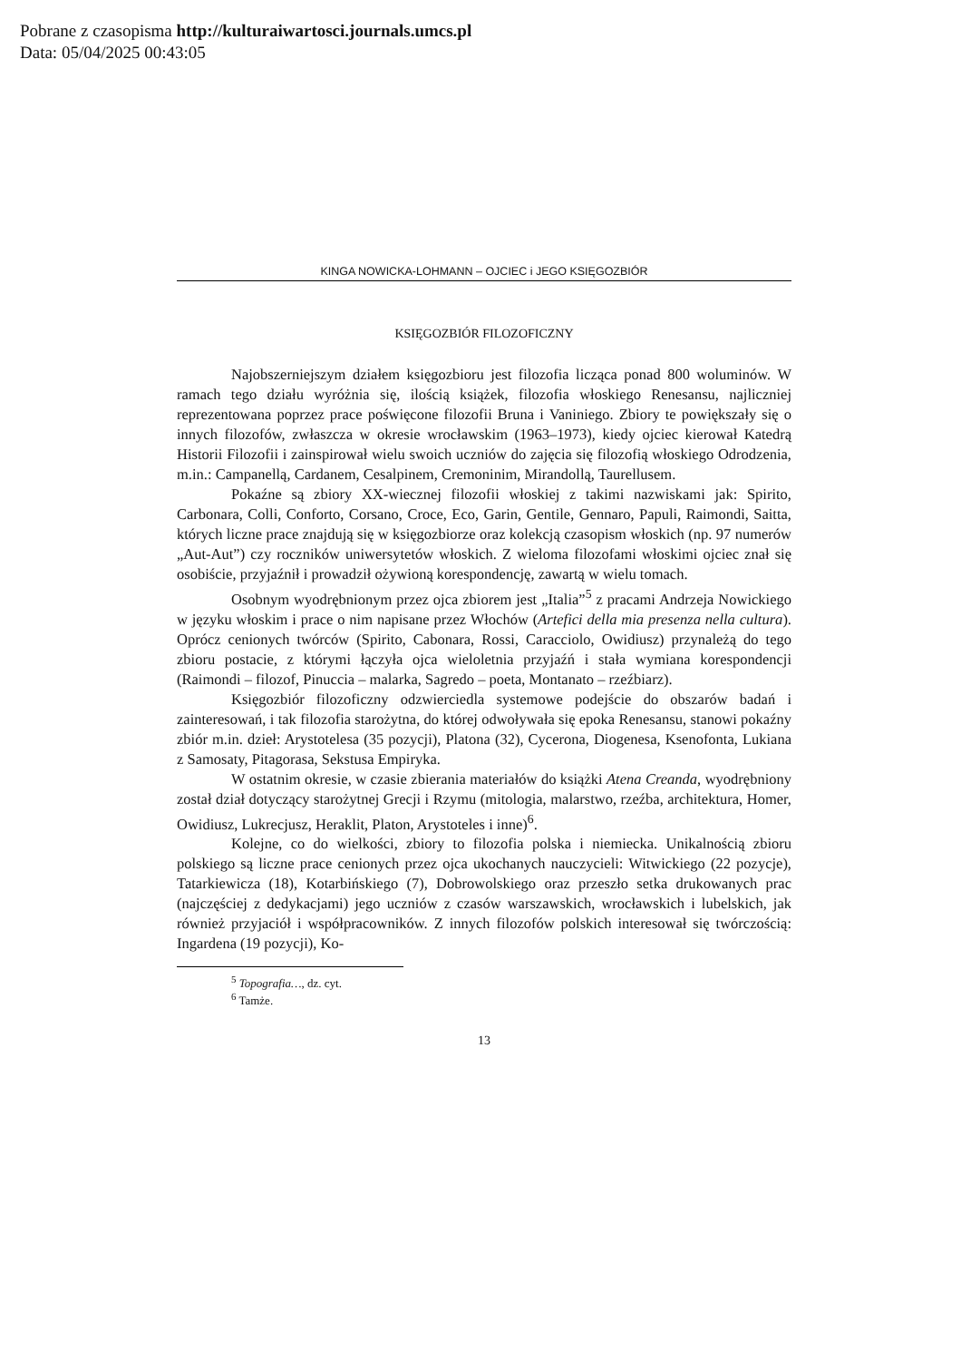Pobrane z czasopisma http://kulturaiwartosci.journals.umcs.pl
Data: 05/04/2025 00:43:05
KINGA NOWICKA-LOHMANN – OJCIEC i JEGO KSIĘGOZBIÓR
KSIĘGOZBIÓR FILOZOFICZNY
Najobszerniejszym działem księgozbioru jest filozofia licząca ponad 800 woluminów. W ramach tego działu wyróżnia się, ilością książek, filozofia włoskiego Renesansu, najliczniej reprezentowana poprzez prace poświęcone filozofii Bruna i Vaniniego. Zbiory te powiększały się o innych filozofów, zwłaszcza w okresie wrocławskim (1963–1973), kiedy ojciec kierował Katedrą Historii Filozofii i zainspirował wielu swoich uczniów do zajęcia się filozofią włoskiego Odrodzenia, m.in.: Campanellą, Cardanem, Cesalpinem, Cremoninim, Mirandollą, Taurellusem.
Pokaźne są zbiory XX-wiecznej filozofii włoskiej z takimi nazwiskami jak: Spirito, Carbonara, Colli, Conforto, Corsano, Croce, Eco, Garin, Gentile, Gennaro, Papuli, Raimondi, Saitta, których liczne prace znajdują się w księgozbiorze oraz kolekcją czasopism włoskich (np. 97 numerów „Aut-Aut”) czy roczników uniwersytetów włoskich. Z wieloma filozofami włoskimi ojciec znał się osobiście, przyjaźnił i prowadził ożywioną korespondencję, zawartą w wielu tomach.
Osobnym wyodrębnionym przez ojca zbiorem jest „Italia”<sup>5</sup> z pracami Andrzeja Nowickiego w języku włoskim i prace o nim napisane przez Włochów (Artefici della mia presenza nella cultura). Oprócz cenionych twórców (Spirito, Cabonara, Rossi, Caracciolo, Owidiusz) przynależą do tego zbioru postacie, z którymi łączyła ojca wieloletnia przyjaźń i stała wymiana korespondencji (Raimondi – filozof, Pinuccia – malarka, Sagredo – poeta, Montanato – rzeźbiarz).
Księgozbiór filozoficzny odzwierciedla systemowe podejście do obszarów badań i zainteresowań, i tak filozofia starożytna, do której odwoływała się epoka Renesansu, stanowi pokaźny zbiór m.in. dzieł: Arystotelesa (35 pozycji), Platona (32), Cycerona, Diogenesa, Ksenofonta, Lukiana z Samosaty, Pitagorasa, Sekstusa Empiryka.
W ostatnim okresie, w czasie zbierania materiałów do książki Atena Creanda, wyodrębniony został dział dotyczący starożytnej Grecji i Rzymu (mitologia, malarstwo, rzeźba, architektura, Homer, Owidiusz, Lukrecjusz, Heraklit, Platon, Arystoteles i inne)<sup>6</sup>.
Kolejne, co do wielkości, zbiory to filozofia polska i niemiecka. Unikalnością zbioru polskiego są liczne prace cenionych przez ojca ukochanych nauczycieli: Witwickiego (22 pozycje), Tatarkiewicza (18), Kotarbińskiego (7), Dobrowolskiego oraz przeszło setka drukowanych prac (najczęściej z dedykacjami) jego uczniów z czasów warszawskich, wrocławskich i lubelskich, jak również przyjaciół i współpracowników. Z innych filozofów polskich interesował się twórczością: Ingardena (19 pozycji), Ko-
<sup>5</sup> Topografia…, dz. cyt.
<sup>6</sup> Tamże.
13